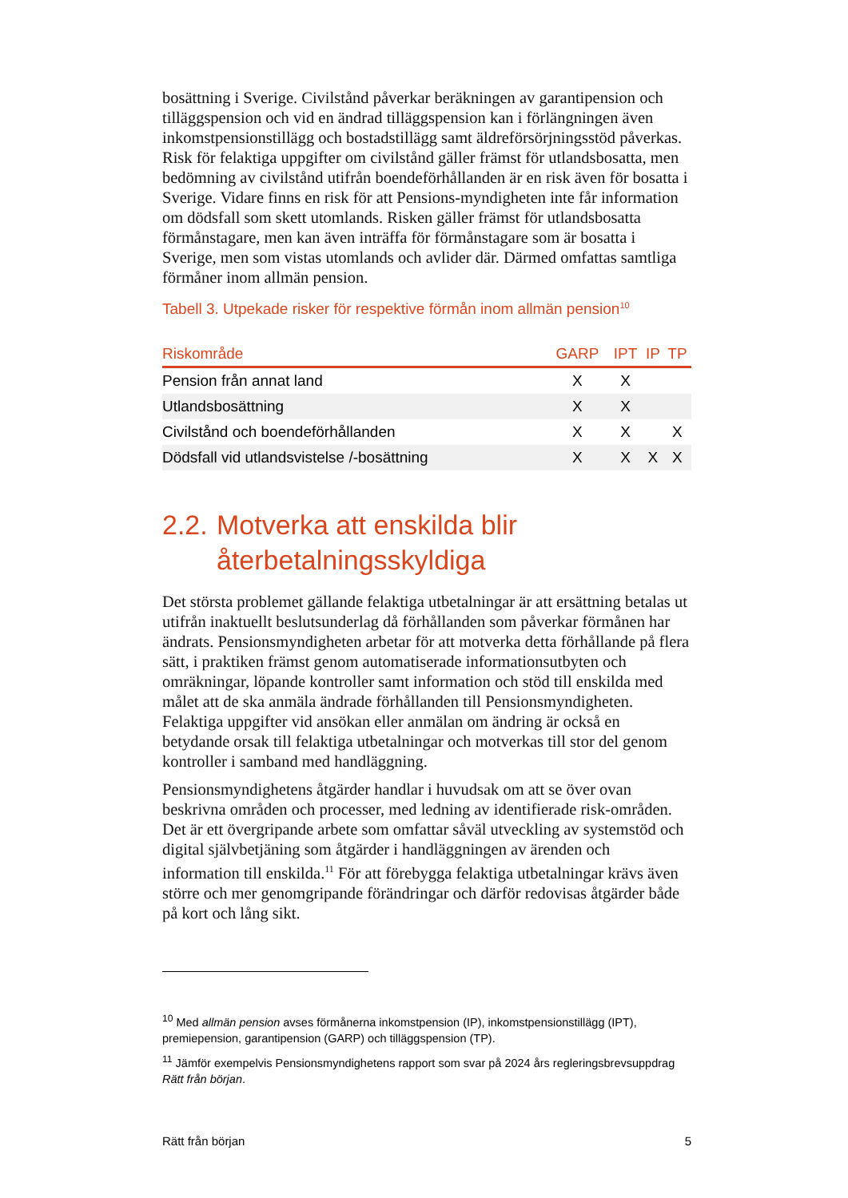bosättning i Sverige. Civilstånd påverkar beräkningen av garantipension och tilläggspension och vid en ändrad tilläggspension kan i förlängningen även inkomstpensionstillägg och bostadstillägg samt äldreförsörjningsstöd påverkas. Risk för felaktiga uppgifter om civilstånd gäller främst för utlandsbosatta, men bedömning av civilstånd utifrån boendeförhållanden är en risk även för bosatta i Sverige. Vidare finns en risk för att Pensions-myndigheten inte får information om dödsfall som skett utomlands. Risken gäller främst för utlandsbosatta förmånstagare, men kan även inträffa för förmånstagare som är bosatta i Sverige, men som vistas utomlands och avlider där. Därmed omfattas samtliga förmåner inom allmän pension.
Tabell 3. Utpekade risker för respektive förmån inom allmän pension<sup>10</sup>
| Riskområde | GARP | IPT | IP | TP |
| --- | --- | --- | --- | --- |
| Pension från annat land | X | X | | |
| Utlandsbosättning | X | X | | |
| Civilstånd och boendeförhållanden | X | X | | X |
| Dödsfall vid utlandsvistelse /-bosättning | X | X | X | X |
2.2. Motverka att enskilda blir återbetalningsskyldiga
Det största problemet gällande felaktiga utbetalningar är att ersättning betalas ut utifrån inaktuellt beslutsunderlag då förhållanden som påverkar förmånen har ändrats. Pensionsmyndigheten arbetar för att motverka detta förhållande på flera sätt, i praktiken främst genom automatiserade informationsutbyten och omräkningar, löpande kontroller samt information och stöd till enskilda med målet att de ska anmäla ändrade förhållanden till Pensionsmyndigheten. Felaktiga uppgifter vid ansökan eller anmälan om ändring är också en betydande orsak till felaktiga utbetalningar och motverkas till stor del genom kontroller i samband med handläggning.
Pensionsmyndighetens åtgärder handlar i huvudsak om att se över ovan beskrivna områden och processer, med ledning av identifierade risk-områden. Det är ett övergripande arbete som omfattar såväl utveckling av systemstöd och digital självbetjäning som åtgärder i handläggningen av ärenden och information till enskilda.<sup>11</sup> För att förebygga felaktiga utbetalningar krävs även större och mer genomgripande förändringar och därför redovisas åtgärder både på kort och lång sikt.
<sup>10</sup> Med allmän pension avses förmånerna inkomstpension (IP), inkomstpensionstillägg (IPT), premiepension, garantipension (GARP) och tilläggspension (TP).
<sup>11</sup> Jämför exempelvis Pensionsmyndighetens rapport som svar på 2024 års regleringsbrevsuppdrag Rätt från början.
Rätt från början 5